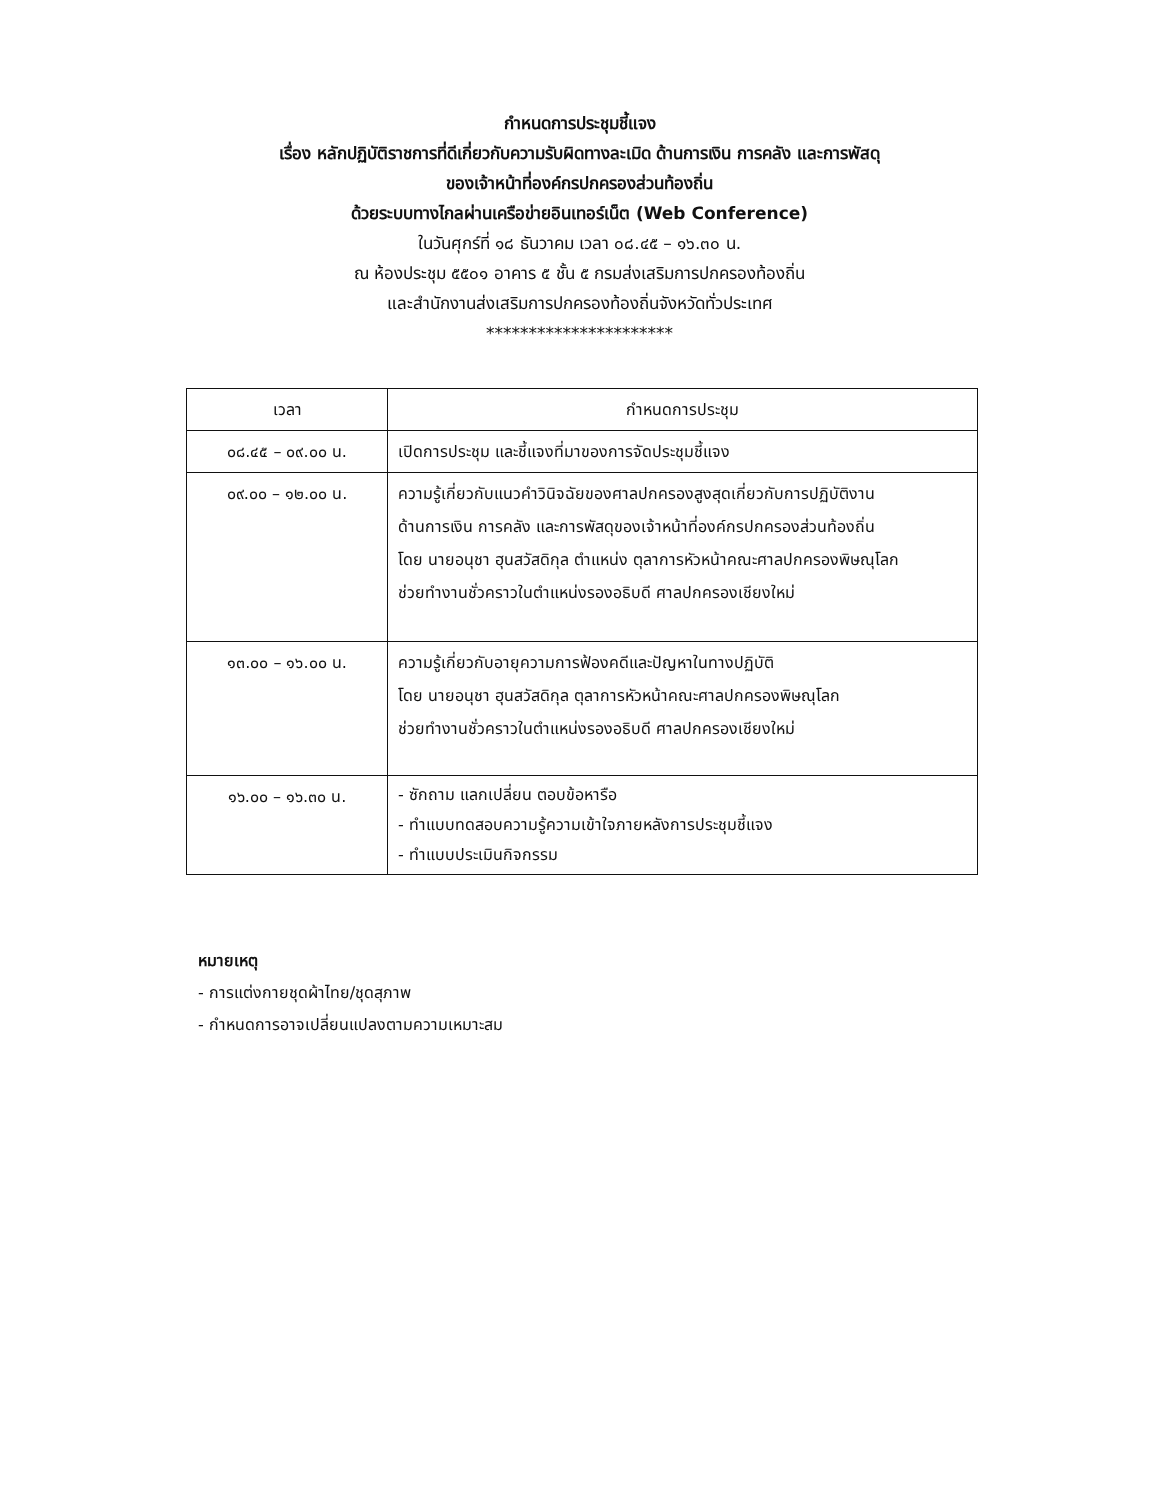กำหนดการประชุมชี้แจง
เรื่อง หลักปฏิบัติราชการที่ดีเกี่ยวกับความรับผิดทางละเมิด ด้านการเงิน การคลัง และการพัสดุ
ของเจ้าหน้าที่องค์กรปกครองส่วนท้องถิ่น
ด้วยระบบทางไกลผ่านเครือข่ายอินเทอร์เน็ต (Web Conference)
ในวันศุกร์ที่ ๑๘ ธันวาคม เวลา ๐๘.๔๕ – ๑๖.๓๐ น.
ณ ห้องประชุม ๕๕๐๑ อาคาร ๕ ชั้น ๕ กรมส่งเสริมการปกครองท้องถิ่น
และสำนักงานส่งเสริมการปกครองท้องถิ่นจังหวัดทั่วประเทศ
**********************
| เวลา | กำหนดการประชุม |
| --- | --- |
| ๐๘.๔๕ – ๐๙.๐๐ น. | เปิดการประชุม และชี้แจงที่มาของการจัดประชุมชี้แจง |
| ๐๙.๐๐ – ๑๒.๐๐ น. | ความรู้เกี่ยวกับแนวคำวินิจฉัยของศาลปกครองสูงสุดเกี่ยวกับการปฏิบัติงาน ด้านการเงิน การคลัง และการพัสดุของเจ้าหน้าที่องค์กรปกครองส่วนท้องถิ่น โดย นายอนุชา ฮุนสวัสดิกุล ตำแหน่ง ตุลาการหัวหน้าคณะศาลปกครองพิษณุโลก ช่วยทำงานชั่วคราวในตำแหน่งรองอธิบดี ศาลปกครองเชียงใหม่ |
| ๑๓.๐๐ – ๑๖.๐๐ น. | ความรู้เกี่ยวกับอายุความการฟ้องคดีและปัญหาในทางปฏิบัติ โดย นายอนุชา ฮุนสวัสดิกุล ตุลาการหัวหน้าคณะศาลปกครองพิษณุโลก ช่วยทำงานชั่วคราวในตำแหน่งรองอธิบดี ศาลปกครองเชียงใหม่ |
| ๑๖.๐๐ – ๑๖.๓๐ น. | - ซักถาม แลกเปลี่ยน ตอบข้อหารือ - ทำแบบทดสอบความรู้ความเข้าใจภายหลังการประชุมชี้แจง - ทำแบบประเมินกิจกรรม |
หมายเหตุ
- การแต่งกายชุดผ้าไทย/ชุดสุภาพ
- กำหนดการอาจเปลี่ยนแปลงตามความเหมาะสม